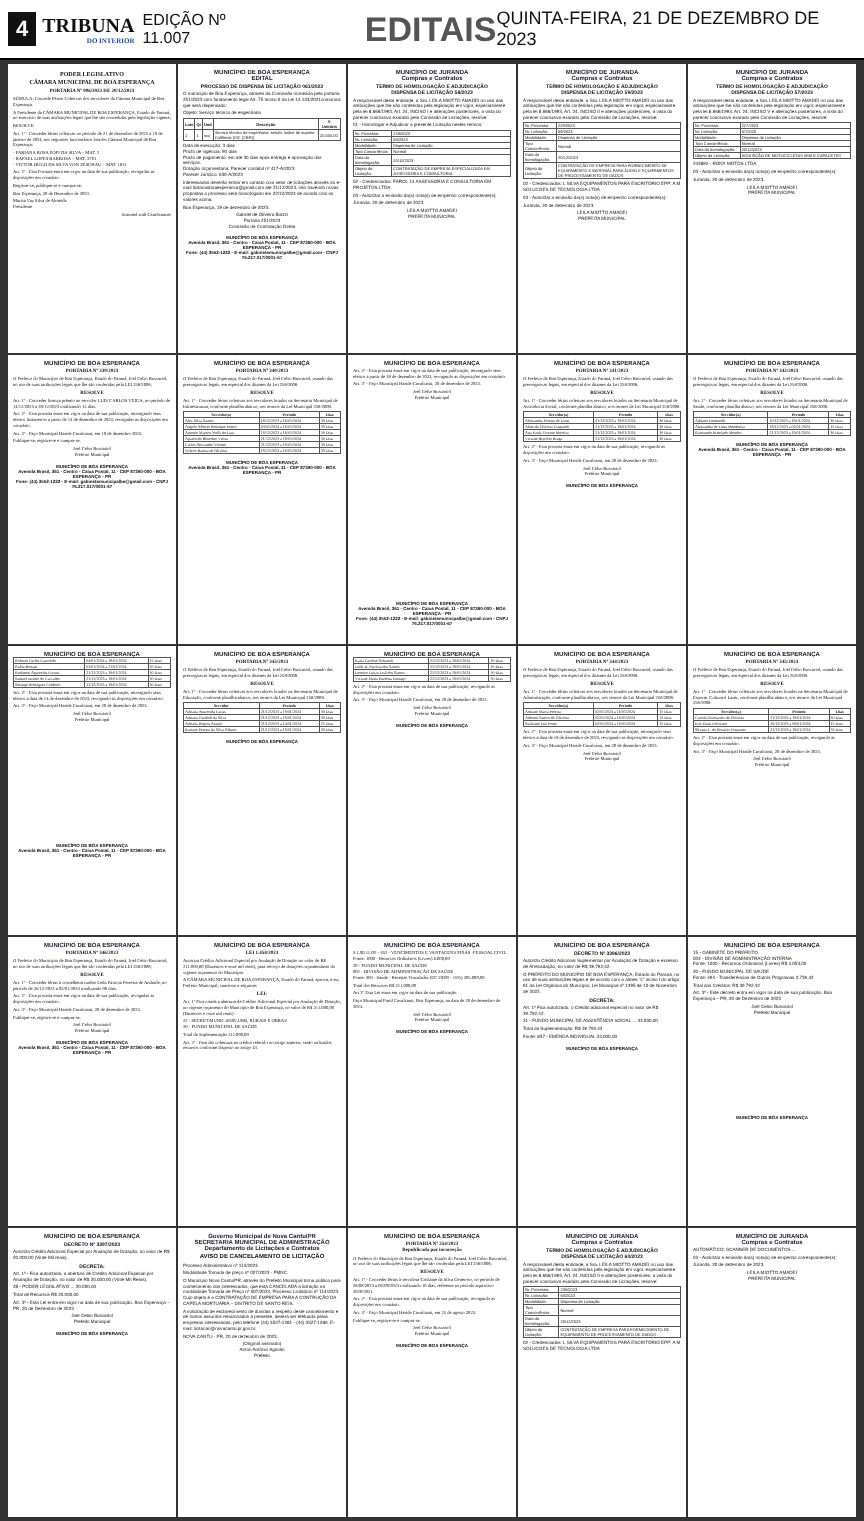4 TRIBUNA
DO INTERIOR EDIÇÃO Nº 11.007 EDITAIS QUINTA-FEIRA, 21 DE DEZEMBRO DE 2023
PODER LEGISLATIVO
CÂMARA MUNICIPAL DE BOA ESPERANÇA
PORTARIA Nº 006/2023 DE 20/12/2023
SÚMULA: Concede Férias Coletivas dos servidores da Câmara Municipal de Boa Esperança.
A Presidente da CÂMARA MUNICIPAL DE BOA ESPERANÇA, Estado do Paraná, no exercício de suas atribuições legais que lhe são concedidas pela legislação vigente;
RESOLVE:
Art. 1º - Conceder férias coletivas no período de 21 de dezembro de 2023 a 19 de janeiro de 2024, aos seguintes funcionários lotados Câmara Municipal de Boa Esperança:
- FABIANA ROSA POPI DA SILVA – MAT. 2
- RAFAEL LOPES BARBOSA – MAT. 3701
- VICTOR HUGO DA SILVA VON ZESCHAU – MAT. 1831
Art. 2º - Esta Portaria entra em vigor na data de sua publicação, revogadas as disposições em contrário.
Registre-se, publique-se e cumpra-se.
Boa Esperança, 20 de Dezembro de 2023.
Marisa Vaz Silva de Almeida
Presidente
Scanned with CamScanner
MUNICÍPIO DE BOA ESPERANÇA
EDITAL
PROCESSO DE DISPENSA DE LICITAÇÃO 061/2023
O município de Boa Esperança, através da Comissão nomeada pela portaria 251/2023 com fundamento legal Art. 75 Inciso II da Lei 14.133/2021comunica que será dispensado:
Objeto: Serviço técnico de engenharia
| Lote | Qt | Und | Descrição | V. Unitário |
| --- | --- | --- | --- | --- |
| 1 | 1 | svç | Serviço técnico de engenharia, sendo: Índice de suporte Califórnia (ISC (CBR)) | 20.000,00 |
Data de execução: 3 dias
Prazo de vigência: 90 dias
Prazo de pagamento: em até 30 dias após entrega e aprovação dos serviços.
Dotação orçamentária: Parecer contábil nº 417-A/2023
Parecer Jurídico: 630-A/2023
Interessados deverão entrar em contato com setor de licitações através do e-mail licitacaoboaesperanca@gmail.com até 21/12/2023, não havendo novas propostas o processo será homologado em 22/12/2023 de acordo com os valores acima.
Boa Esperança, 19 de dezembro de 2023.
Gabriel de Oliveira Biazzi
Portaria 251/2023
Comissão de Contratação Direta
MUNICÍPIO DE BOA ESPERANÇA
Avenida Brasil, 361 - Centro - Caixa Postal, 11 - CEP 87390-000 - BOA ESPERANÇA - PR
Fone: (44) 3552-1222 - E-mail: gabinetemunicipalbe@gmail.com - CNPJ 76.217.017/0001-67
MUNICÍPIO DE JURANDA
Compras e Contratos
TERMO DE HOMOLOGAÇÃO E ADJUDICAÇÃO
DISPENSA DE LICITAÇÃO 58/2023
A responsável desta entidade, a Sra. LEILA MIOTTO AMADEI no uso das atribuições que lhe são conferidas pela legislação em vigor, especialmente pela lei 8.666/1993, Art. 24, INCISO I e alterações posteriores, a vista do parecer conclusivo exarado pela Comissão de Licitações, resolve:
01 - Homologar e Adjudicar a presente Licitação nestes termos:
| Nr. Processo: | 228/2023 |
| Nr. Licitação: | 58/2023 |
| Modalidade: | Dispensa de Licitação |
| Tipo Concorrência: | Normal |
| Data da homologação: | 20/12/2023 |
| Objeto da Licitação: | CONTRATAÇÃO DE EMPRESA ESPECIALIZADA EM ASSESSORIA E CONSULTORIA |
02 - Credenciados: FAROL 14 ASSESSORIA E CONSULTORIA EM PROJETOS LTDA
03 - Autorizar a emissão da(s) nota(s) de empenho correspondente(s):
Juranda, 20 de dezembro de 2023.
LEILA MIOTTO AMADEI
PREFEITA MUNICIPAL
MUNICÍPIO DE JURANDA
Compras e Contratos
TERMO DE HOMOLOGAÇÃO E ADJUDICAÇÃO
DISPENSA DE LICITAÇÃO 59/2023
A responsável desta entidade, a Sra. LEILA MIOTTO AMADEI no uso das atribuições que lhe são conferidas pela legislação em vigor, especialmente pela lei 8.666/1993, Art. 24, INCISO II e alterações posteriores, a vista do parecer conclusivo exarado pela Comissão de Licitações, resolve:
| Nr. Processo: | 229/2023 |
| Nr. Licitação: | 59/2023 |
| Modalidade: | Dispensa de Licitação |
| Tipo Concorrência: | Normal |
| Data da homologação: | 20/12/2023 |
| Objeto da Licitação: | CONTRATAÇÃO DE EMPRESA PARA FORNECIMENTO DE EQUIPAMENTO E MATERIAL PARA ÁUDIO E EQUIPAMENTOS DE PROCESSAMENTO DE DADOS |
02 - Credenciados: L SILVA EQUIPAMENTOS PARA ESCRITÓRIO EPP; A M SOLUCOES DE TECNOLOGIA LTDA
03 - Autorizar a emissão da(s) nota(s) de empenho correspondente(s):
Juranda, 20 de dezembro de 2023.
LEILA MIOTTO AMADEI
PREFEITA MUNICIPAL
MUNICÍPIO DE JURANDA
Compras e Contratos
TERMO DE HOMOLOGAÇÃO E ADJUDICAÇÃO
DISPENSA DE LICITAÇÃO 57/2023
A responsável desta entidade, a Sra. LEILA MIOTTO AMADEI no uso das atribuições que lhe são conferidas pela legislação em vigor, especialmente pela lei 8.666/1993, Art. 24, INCISO V e alterações posteriores, a vista do parecer conclusivo exarado pela Comissão de Licitações, resolve:
| Nr. Processo: | 227/2023 |
| Nr. Licitação: | 57/2023 |
| Modalidade: | Dispensa de Licitação |
| Tipo Concorrência: | Normal |
| Data da homologação: | 20/12/2023 |
| Objeto da Licitação: | AQUISIÇÃO DE MOTOCICLETAS 0KM E CAPACETES |
243892 - RONY MOTOS LTDA
03 - Autorizar a emissão da(s) nota(s) de empenho correspondente(s):
Juranda, 20 de dezembro de 2023.
LEILA MIOTTO AMADEI
PREFEITA MUNICIPAL
MUNICÍPIO DE BOA ESPERANÇA
PORTARIA Nº 339/2023
O Prefeito do Município de Boa Esperança, Estado do Paraná, Joel Celso Buscariol, no uso de suas atribuições legais que lhe são conferidas pela LEI 258/2008;
RESOLVE
Art. 1º - Conceder licença prêmio ao servidor LUIS CARLOS VEIGA, no período de 14/12/2023 a 28/12/2023 totalizando 15 dias.
Art. 2º - Esta portaria entra em vigor na data de sua publicação, retroagindo seus efeitos financeiros a partir de 14 de dezembro de 2023, revogadas as disposições em contrário.
Art. 3º - Paço Municipal Haride Cavalcanti, em 19 de dezembro 2023.
Publique-se, registre-se e cumpra-se.
Joel Celso Buscariol
Prefeito Municipal
MUNICÍPIO DE BOA ESPERANÇA
Avenida Brasil, 361 - Centro - Caixa Postal, 11 - CEP 87390-000 - BOA ESPERANÇA - PR
Fone: (44) 3552-1222 - E-mail: gabinetemunicipalbe@gmail.com - CNPJ 76.217.017/0001-67
MUNICÍPIO DE BOA ESPERANÇA
PORTARIA Nº 340/2023
O Prefeito de Boa Esperança, Estado do Paraná, Joel Celso Buscariol, usando das prerrogativas legais, em especial dos ditames da Lei 258/2008.
RESOLVE
Art. 1º - Conceder férias coletivas aos servidores lotados na Secretaria Municipal de Infraestrutura, conforme planilha abaixo, nos termos da Lei Municipal 258/2008.
| Servidor(a) | Período | Dias |
| --- | --- | --- |
| Alex Silva Santos | 18/12/2023 a 16/01/2024 | 30 Dias |
| Angelo Alberto Henrique Ioneci | 03/01/2024 a 16/01/2024 | 30 Dias |
| Antonio Marcos Noffs de Lara | 18/12/2023 a 16/01/2024 | 30 Dias |
| Aparecido Benedito Vieira | 21/12/2023 a 19/01/2024 | 30 Dias |
| Carlos Alexandre Vicente | 21/12/2023 a 19/01/2024 | 30 Dias |
| Wilson Batista de Oliveira | 18/12/2023 a 16/01/2024 | 30 Dias |
MUNICÍPIO DE BOA ESPERANÇA
Avenida Brasil, 361 - Centro - Caixa Postal, 11 - CEP 87390-000 - BOA ESPERANÇA - PR
MUNICÍPIO DE BOA ESPERANÇA
Art. 2º - Esta portaria entra em vigor na data de sua publicação, retroagindo seus efeitos a partir de 18 de dezembro de 2023, revogando as disposições em contrário.
Art. 3º - Paço Municipal Haride Cavalcanti, 20 de dezembro de 2023.
Joel Celso Buscariol
Prefeito Municipal
MUNICÍPIO DE BOA ESPERANÇA
Avenida Brasil, 361 - Centro - Caixa Postal, 11 - CEP 87390-000 - BOA ESPERANÇA - PR
Fone: (44) 3552-1222 - E-mail: gabinetemunicipalbe@gmail.com - CNPJ 76.217.017/0001-67
MUNICÍPIO DE BOA ESPERANÇA
PORTARIA Nº 341/2023
O Prefeito de Boa Esperança, Estado do Paraná, Joel Celso Buscariol, usando das prerrogativas legais, em especial dos ditames da Lei 258/2008.
RESOLVE
Art. 1º - Conceder férias coletivas aos servidores lotados na Secretaria Municipal de Assistência Social, conforme planilha abaixo, nos termos da Lei Municipal 258/2008.
| Servidor(a) | Período | Dias |
| --- | --- | --- |
| Alessandra Pereira de Lima | 21/12/2023 a 19/01/2024 | 30 Dias |
| Aline de Oliveira Gasparoli | 21/12/2023 a 19/01/2024 | 30 Dias |
| Ana Paula Vicente Moreira | 21/12/2023 a 19/01/2024 | 30 Dias |
| Viviane Hipolito Braga | 21/12/2023 a 19/01/2024 | 30 Dias |
Art. 2º - Esta portaria entra em vigor na data de sua publicação, revogando as disposições em contrário.
Art. 3º - Paço Municipal Haride Cavalcanti, em 20 de dezembro de 2023.
Joel Celso Buscariol
Prefeito Municipal
MUNICÍPIO DE BOA ESPERANÇA
MUNICÍPIO DE BOA ESPERANÇA
PORTARIA Nº 342/2023
O Prefeito de Boa Esperança, Estado do Paraná, Joel Celso Buscariol, usando das prerrogativas legais, em especial dos ditames da Lei 258/2008.
RESOLVE
Art. 1º - Conceder férias coletivas aos servidores lotados na Secretaria Municipal de Saúde, conforme planilha abaixo, nos termos da Lei Municipal 258/2008.
| Servidor(a) | Período | Dias |
| --- | --- | --- |
| Adriano Dominelli | 20/12/2023 a 18/01/2024 | 30 Dias |
| Alessandra de Lima Mendonça | 18/12/2023 a 02/01/2024 | 15 Dias |
| Raimundo Estrelado Mendes | 21/12/2023 a 19/01/2024 | 30 Dias |
MUNICÍPIO DE BOA ESPERANÇA
Avenida Brasil, 361 - Centro - Caixa Postal, 11 - CEP 87390-000 - BOA ESPERANÇA - PR
MUNICÍPIO DE BOA ESPERANÇA
| Roberto Carlos Carrolido | 04/01/2024 a 18/01/2024 | 15 Dias |
| Rubia Bonani | 02/01/2024 a 21/01/2024 | 20 Dias |
| Rudimeri Aparecida Furuni | 21/12/2023 a 19/01/2024 | 30 Dias |
| Samuel Jacinto de Carvalho | 21/12/2023 a 19/01/2024 | 30 Dias |
| Solange Rodrigues Cordeiro | 21/12/2023 a 19/01/2024 | 30 Dias |
Art. 2º - Esta portaria entra em vigor na data de sua publicação, retroagindo seus efeitos a data de 14 de dezembro de 2023, revogando as disposições em contrário.
Art. 3º - Paço Municipal Haride Cavalcanti, em 20 de dezembro de 2023.
Joel Celso Buscariol
Prefeito Municipal
MUNICÍPIO DE BOA ESPERANÇA
Avenida Brasil, 361 - Centro - Caixa Postal, 11 - CEP 87390-000 - BOA ESPERANÇA - PR
MUNICÍPIO DE BOA ESPERANÇA
PORTARIA Nº 343/2023
O Prefeito de Boa Esperança, Estado do Paraná, Joel Celso Buscariol, usando das prerrogativas legais, em especial dos ditames da Lei 258/2008.
RESOLVE
Art. 1º - Conceder férias coletivas aos servidores lotados na Secretaria Municipal de Educação, conforme planilha abaixo, nos termos da Lei Municipal 258/2008.
| Servidor | Período | Dias |
| --- | --- | --- |
| Adriana Aparecida Farias | 21/12/2023 a 19/01/2024 | 30 Dias |
| Adriana Gardioli da Silva | 21/12/2023 a 19/01/2024 | 30 Dias |
| Adriana Regina Araújo | 21/12/2023 a 14/01/2024 | 25 Dias |
| Kariane Pereira da Silva Albano | 21/12/2023 a 19/01/2024 | 30 Dias |
MUNICÍPIO DE BOA ESPERANÇA
MUNICÍPIO DE BOA ESPERANÇA
| Katia Cardoso Schanoli | 21/12/2023 a 19/01/2024 | 30 Dias |
| Leidi D. Patricia dos Santos | 21/12/2023 a 19/01/2024 | 30 Dias |
| Leonice Lucas Leal dos Santos | 21/12/2023 a 19/01/2024 | 30 Dias |
| Viviane Maria Barbosa Imitago | 21/12/2023 a 19/01/2024 | 30 Dias |
Art. 2º - Esta portaria entra em vigor na data de sua publicação, revogando as disposições em contrário.
Art. 3º - Paço Municipal Haride Cavalcanti, em 20 de dezembro de 2023.
Joel Celso Buscariol
Prefeito Municipal
MUNICÍPIO DE BOA ESPERANÇA
MUNICÍPIO DE BOA ESPERANÇA
PORTARIA Nº 344/2023
O Prefeito de Boa Esperança, Estado do Paraná, Joel Celso Buscariol, usando das prerrogativas legais, em especial dos ditames da Lei 258/2008.
RESOLVE
Art. 1º - Conceder férias coletivas aos servidores lotados na Secretaria Municipal de Administração, conforme planilha abaixo, nos termos da Lei Municipal 258/2008.
| Servidor(a) | Período | Dias |
| --- | --- | --- |
| Adriane Maria Pereira | 02/01/2024 a 16/01/2024 | 15 Dias |
| Aldemir Santos de Oliveira | 02/01/2024 a 16/01/2024 | 15 Dias |
| Suzilaine Dal Ponte | 02/01/2024 a 16/01/2024 | 15 Dias |
Art. 2º - Esta portaria entra em vigor na data de sua publicação, retroagindo seus efeitos a data de 18 de dezembro de 2023, revogando as disposições em contrário.
Art. 3º - Paço Municipal Haride Cavalcanti, em 20 de dezembro de 2023.
Joel Celso Buscariol
Prefeito Municipal
MUNICÍPIO DE BOA ESPERANÇA
PORTARIA Nº 345/2023
O Prefeito de Boa Esperança, Estado do Paraná, Joel Celso Buscariol, usando das prerrogativas legais, em especial dos ditames da Lei 258/2008.
RESOLVE
Art. 1º - Conceder férias coletivas aos servidores lotados na Secretaria Municipal de Esporte, Cultura e Lazer, conforme planilha abaixo, nos termos da Lei Municipal 258/2008.
| Servidor(a) | Período | Dias |
| --- | --- | --- |
| Camila Guimarães de Oliveira | 21/12/2023 a 19/01/2024 | 30 Dias |
| Eric Guan Feliciano | 26/12/2023 a 09/01/2024 | 15 Dias |
| Silvana F. do Rozário Fontanier | 21/12/2023 a 19/01/2024 | 30 Dias |
Art. 2º - Esta portaria entra em vigor na data de sua publicação, revogando as disposições em contrário.
Art. 3º - Paço Municipal Haride Cavalcanti, 20 de dezembro de 2023.
Joel Celso Buscariol
Prefeito Municipal
MUNICÍPIO DE BOA ESPERANÇA
PORTARIA Nº 346/2023
O Prefeito do Município de Boa Esperança, Estado do Paraná, Joel Celso Buscariol, no uso de suas atribuições legais que lhe são conferidas pela LEI 258/2008;
RESOLVE
Art. 1º - Conceder férias à conselheira tutelar Leila Patricia Ferreira de Andrade, no período de 26/12/2023 a 02/01/2024 totalizando 08 dias.
Art. 2º - Esta portaria entra em vigor na data de sua publicação, revogadas as disposições em contrário.
Art. 3º - Paço Municipal Haride Cavalcanti, 20 de dezembro de 2023.
Publique-se, registre-se e cumpra-se.
Joel Celso Buscariol
Prefeito Municipal
MUNICÍPIO DE BOA ESPERANÇA
Avenida Brasil, 361 - Centro - Caixa Postal, 11 - CEP 87390-000 - BOA ESPERANÇA - PR
MUNICÍPIO DE BOA ESPERANÇA
LEI 1.454/2023
Autoriza Crédito Adicional Especial por Anulação de Dotação no valor de R$ 211.000,00 (Duzentos e onze mil reais), para reforço de dotações orçamentárias do vigente orçamento do Município.
A CÂMARA MUNICIPAL DE BOA ESPERANÇA, Estado do Paraná, aprova, e eu, Prefeito Municipal, sanciono a seguinte:
LEI:
Art. 1º Fica criada a abertura de Crédito Adicional Especial por Anulação de Dotação, no vigente orçamento do Município de Boa Esperança, no valor de R$ 211.000,00 (Duzentos e onze mil reais).
22 - SECRET.MUNIC.SERV.URB, RURAIS E OBRAS
20 - FUNDO MUNICIPAL DE SAÚDE
Total da Suplementação 211.000,00
Art. 2º - Para dar cobertura ao crédito referido no artigo anterior, serão utilizados recursos conforme disposto no artigo 43.
MUNICÍPIO DE BOA ESPERANÇA
3.1.90.11.00 – 652 - VENCIMENTOS E VANTAGENS FIXAS -PESSOAL CIVIL
Fonte: 1000 - Recursos Ordinários (Livres) 6.000,00
20 - FUNDO MUNICIPAL DE SAÚDE
002 - DIVISÃO DE ADMINISTRAÇÃO DA SAÚDE
Fonte: 303 - Saúde - Receitas Vinculadas (EC 29/00 - 15%) 205.000,00
Total dos Recursos R$ 211.000,00
Art 3º Esta Lei entra em vigor na data de sua publicação.
Paço Municipal Farid Cavalcanti, Boa Esperança, na data de 20 de dezembro de 2023.
Joel Celso Buscariol
Prefeito Municipal
MUNICÍPIO DE BOA ESPERANÇA
MUNICÍPIO DE BOA ESPERANÇA
DECRETO Nº 3396/2023
Autoriza Crédito Adicional Suplementar por Anulação de Dotação e excesso de Arrecadação, no valor de R$ 39.792,42.
O PREFEITO DO MUNICÍPIO DE BOA ESPERANÇA, Estado do Paraná, no uso de suas atribuições legais e de acordo com a alínea "c" inciso I do artigo 61 da Lei Orgânica do Município, Lei Municipal nº 1395 de 10 de Novembro de 2022.
DECRETA:
Art. 1º Fica autorizado, o Crédito adicional especial no valor de R$ 39.792,42.
21 - FUNDO MUNICIPAL DE ASSISTÊNCIA SOCIAL ... 33.000,00
Total da Suplementação: R$ 39.792,42
Fonte: 837 - EMENDA INDIVIDUAL 33.000,00
MUNICÍPIO DE BOA ESPERANÇA
MUNICÍPIO DE BOA ESPERANÇA
15 - GABINETE DO PREFEITO
003 - DIVISÃO DE ADMINISTRAÇÃO INTERNA
Fonte: 1000 - Recursos Ordinários (Livres) R$ 4.053,00
20 - FUNDO MUNICIPAL DE SAÚDE
Fonte: 494 - Transferências de Outros Programas 2.739,42
Total dos Créditos: R$ 39.792,42
Art. 3º - Este decreto entra em vigor na data de sua publicação. Boa Esperança – PR, 20 de Dezembro de 2023
Joel Celso Buscariol
Prefeito Municipal
MUNICÍPIO DE BOA ESPERANÇA
MUNICÍPIO DE BOA ESPERANÇA
DECRETO Nº 3397/2023
Autoriza Crédito Adicional Especial por Anulação de Dotação, no valor de R$ 20.000,00 (Vinte Mil reais).
DECRETA:
Art. 1º - Fica autorizada, a abertura de Crédito Adicional Especial por Anulação de Dotação, no valor de R$ 20.000,00 (Vinte Mil Reais).
28 - PODER LEGISLATIVO ... 20.000,00
Total de Recursos R$ 20.000,00
Art. 3º - Esta Lei entra em vigor na data de sua publicação. Boa Esperança – PR, 20 de Dezembro de 2023
Joel Celso Buscariol
Prefeito Municipal
MUNICÍPIO DE BOA ESPERANÇA
Governo Municipal de Nova Cantu/PR
SECRETARIA MUNICIPAL DE ADMINISTRAÇÃO
Departamento de Licitações e Contratos
AVISO DE CANCELAMENTO DE LICITAÇÃO
Processo Administrativo nº 114/2023.
Modalidade Tomada de preço nº 007/2023 - PMNC.
O Município Nova Cantu/PR, através do Prefeito Municipal torna público para conhecimento dos interessados, que está CANCELADA a licitação na modalidade Tomada de Preço nº 007/2023, Processo Licitatório nº 114/2023. Cujo objeto é a CONTRATAÇÃO DE EMPRESA PARA A CONTRUÇÃO DA CAPELA MORTUÁRIA – DISTRITO DE SANTO REIS.
A solicitação de esclarecimento de dúvidas a respeito deste cancelamento e de outros assuntos relacionados à presente, deverá ser efetuada pelas empresas interessadas, pelo telefone (44) 3527-1281 - (44) 3527-1280. E-mail: licitacao@novacantu.pr.gov.br.
NOVA CANTU - PR, 20 de dezembro de 2023.
(Original assinado)
Airton Antônio Agnolin
Prefeito
MUNICÍPIO DE BOA ESPERANÇA
PORTARIA Nº 254/2023
Republicada por incorreção
O Prefeito do Município de Boa Esperança, Estado do Paraná, Joel Celso Buscariol, no uso de suas atribuições legais que lhe são conferidas pela LEI 258/2008;
RESOLVE
Art. 1º - Conceder férias à servidora Crislaine da Silva Generoso, no período de 28/08/2023 a 06/09/2023 totalizando 10 dias, referente ao período aquisitivo 2020/2021.
Art. 2º - Esta portaria entra em vigor na data de sua publicação, revogando as disposições em contrário.
Art. 3º - Paço Municipal Haride Cavalcanti, em 25 de agosto 2023.
Publique-se, registre-se e cumpra-se.
Joel Celso Buscariol
Prefeito Municipal
MUNICÍPIO DE BOA ESPERANÇA
MUNICÍPIO DE JURANDA
Compras e Contratos
TERMO DE HOMOLOGAÇÃO E ADJUDICAÇÃO
DISPENSA DE LICITAÇÃO 60/2023
A responsável desta entidade, a Sra. LEILA MIOTTO AMADEI no uso das atribuições que lhe são conferidas pela legislação em vigor, especialmente pela lei 8.666/1993, Art. 24, INCISO II e alterações posteriores, a vista do parecer conclusivo exarado pela Comissão de Licitações, resolve:
| Nr. Processo: | 230/2023 |
| Nr. Licitação: | 60/2023 |
| Modalidade: | Dispensa de Licitação |
| Tipo Concorrência: | Normal |
| Data da homologação: | 20/12/2023 |
| Objeto da Licitação: | CONTRATAÇÃO DE EMPRESA PARA FORNECIMENTO DE EQUIPAMENTO DE PROCESSAMENTO DE DADOS |
02 - Credenciados: L SILVA EQUIPAMENTOS PARA ESCRITÓRIO EPP; A M SOLUCOES DE TECNOLOGIA LTDA
MUNICÍPIO DE JURANDA
Compras e Contratos
AUTOMÁTICO; SCANNER DE DOCUMENTOS ...
03 - Autorizar a emissão da(s) nota(s) de empenho correspondente(s):
Juranda, 20 de dezembro de 2023.
LEILA MIOTTO AMADEI
PREFEITA MUNICIPAL